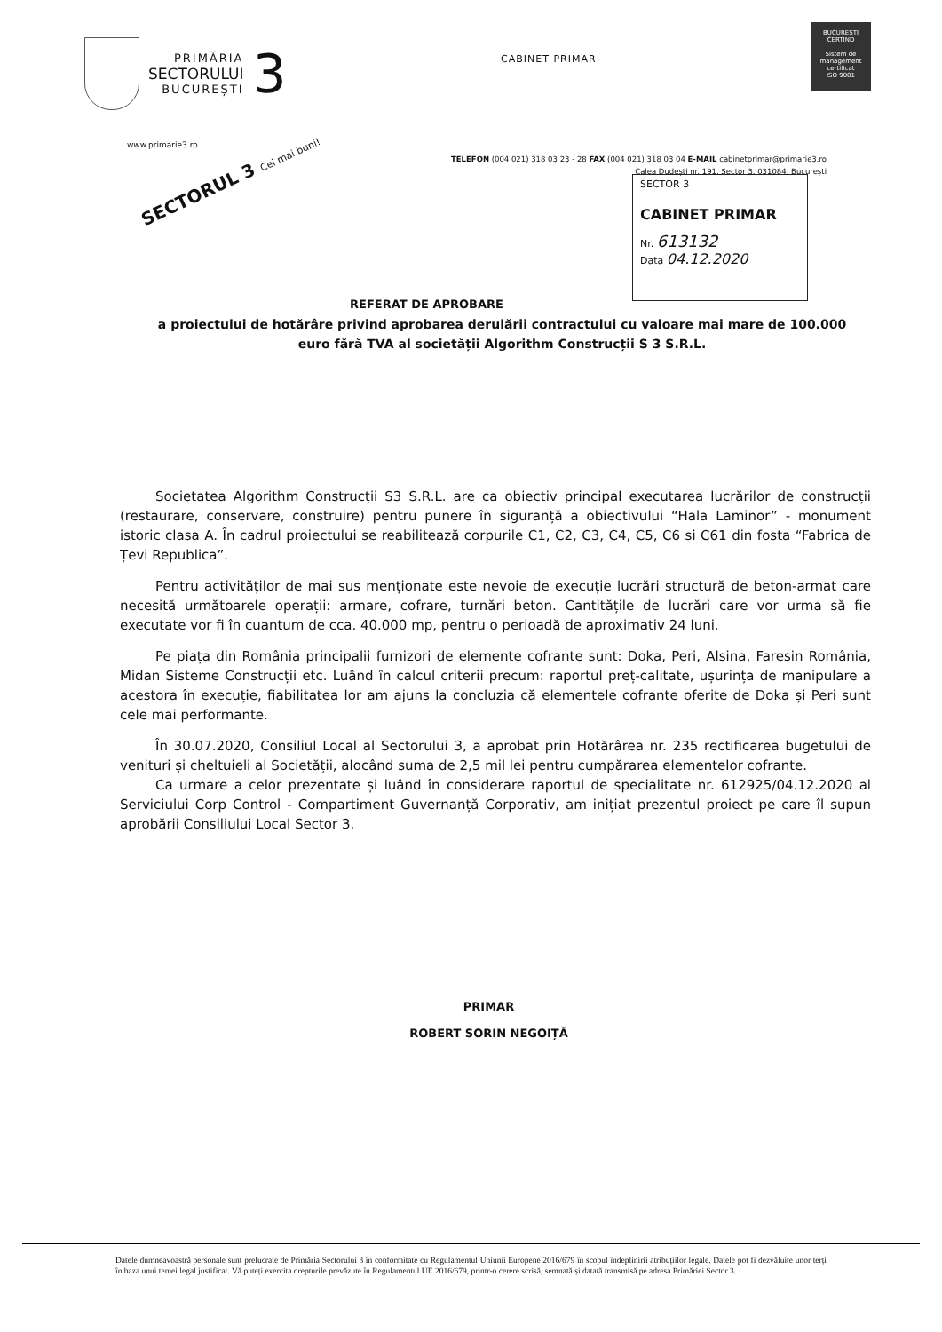PRIMĂRIA
SECTORULUI
BUCUREȘTI
3
CABINET PRIMAR
BUCUREȘTI
CERTIND
Sistem de management certificat
ISO 9001
www.primarie3.ro
TELEFON (004 021) 318 03 23 - 28 FAX (004 021) 318 03 04 E-MAIL cabinetprimar@primarie3.ro
Calea Dudești nr. 191, Sector 3, 031084, București
SECTORUL 3 Cei mai buni!
SECTOR 3
CABINET PRIMAR
Nr. 613132
Data 04.12.2020
REFERAT DE APROBARE
a proiectului de hotărâre privind aprobarea derulării contractului cu valoare mai mare de 100.000 euro fără TVA al societății Algorithm Construcții S 3 S.R.L.
Societatea Algorithm Construcții S3 S.R.L. are ca obiectiv principal executarea lucrărilor de construcții (restaurare, conservare, construire) pentru punere în siguranță a obiectivului “Hala Laminor” - monument istoric clasa A. În cadrul proiectului se reabilitează corpurile C1, C2, C3, C4, C5, C6 si C61 din fosta “Fabrica de Țevi Republica”.
Pentru activităților de mai sus menționate este nevoie de execuție lucrări structură de beton-armat care necesită următoarele operații: armare, cofrare, turnări beton. Cantitățile de lucrări care vor urma să fie executate vor fi în cuantum de cca. 40.000 mp, pentru o perioadă de aproximativ 24 luni.
Pe piața din România principalii furnizori de elemente cofrante sunt: Doka, Peri, Alsina, Faresin România, Midan Sisteme Construcții etc. Luând în calcul criterii precum: raportul preț-calitate, ușurința de manipulare a acestora în execuție, fiabilitatea lor am ajuns la concluzia că elementele cofrante oferite de Doka și Peri sunt cele mai performante.
În 30.07.2020, Consiliul Local al Sectorului 3, a aprobat prin Hotărârea nr. 235 rectificarea bugetului de venituri și cheltuieli al Societății, alocând suma de 2,5 mil lei pentru cumpărarea elementelor cofrante.
Ca urmare a celor prezentate și luând în considerare raportul de specialitate nr. 612925/04.12.2020 al Serviciului Corp Control - Compartiment Guvernanță Corporativ, am inițiat prezentul proiect pe care îl supun aprobării Consiliului Local Sector 3.
PRIMAR
ROBERT SORIN NEGOIȚĂ
Datele dumneavoastră personale sunt prelucrate de Primăria Sectorului 3 în conformitate cu Regulamentul Uniunii Europene 2016/679 în scopul îndeplinirii atribuțiilor legale. Datele pot fi dezvăluite unor terți în baza unui temei legal justificat. Vă puteți exercita drepturile prevăzute în Regulamentul UE 2016/679, printr-o cerere scrisă, semnată și datată transmisă pe adresa Primăriei Sector 3.